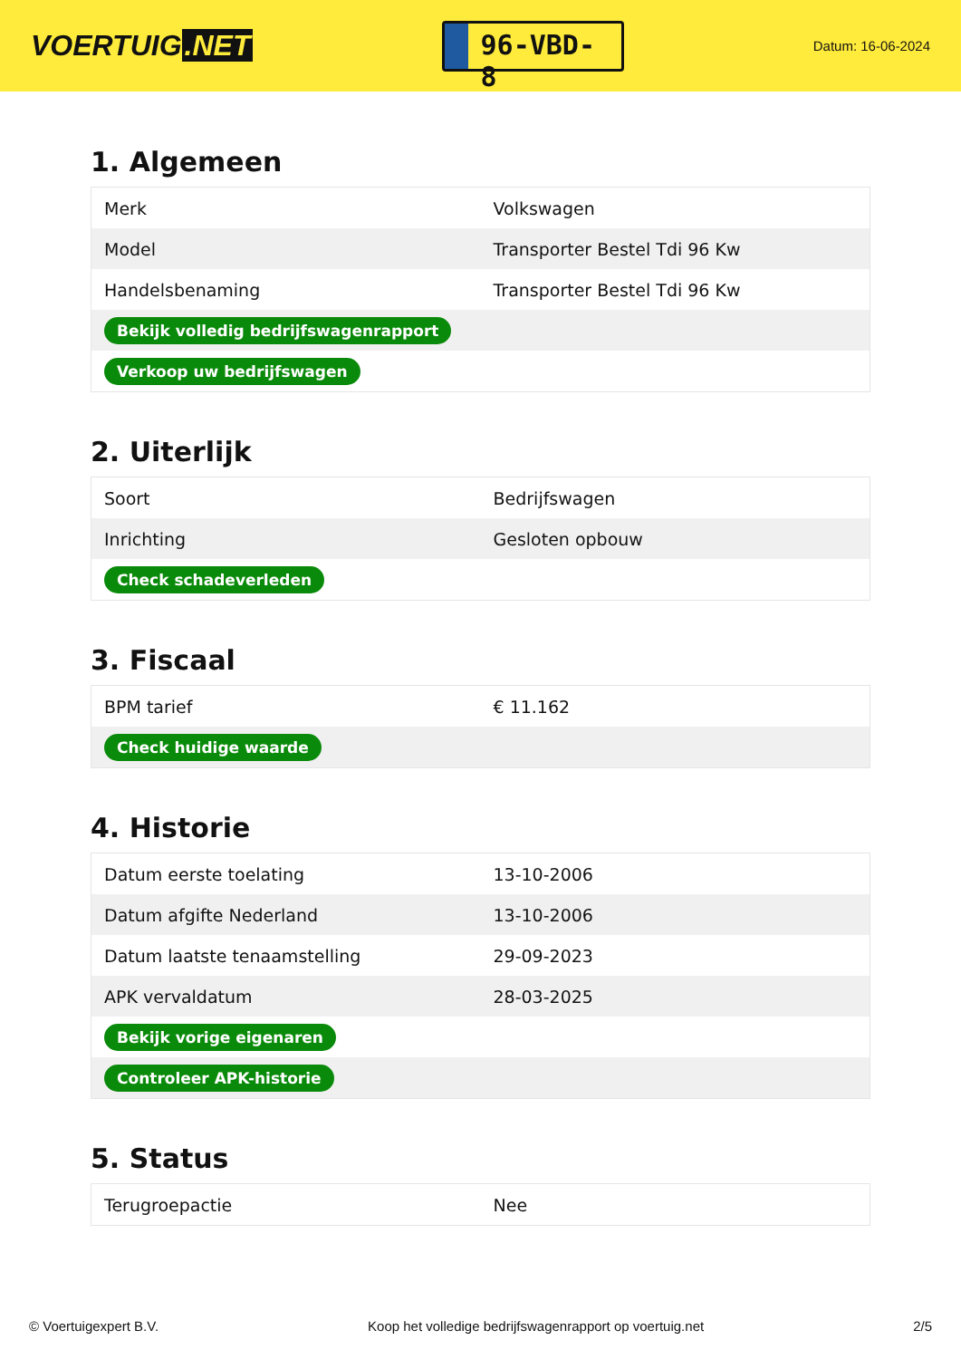VOERTUIG.NET
96-VBD-8
Datum: 16-06-2024
1. Algemeen
| Merk | Volkswagen |
| Model | Transporter Bestel Tdi 96 Kw |
| Handelsbenaming | Transporter Bestel Tdi 96 Kw |
| Bekijk volledig bedrijfswagenrapport | |
| Verkoop uw bedrijfswagen | |
2. Uiterlijk
| Soort | Bedrijfswagen |
| Inrichting | Gesloten opbouw |
| Check schadeverleden | |
3. Fiscaal
| BPM tarief | € 11.162 |
| Check huidige waarde | |
4. Historie
| Datum eerste toelating | 13-10-2006 |
| Datum afgifte Nederland | 13-10-2006 |
| Datum laatste tenaamstelling | 29-09-2023 |
| APK vervaldatum | 28-03-2025 |
| Bekijk vorige eigenaren | |
| Controleer APK-historie | |
5. Status
| Terugroepactie | Nee |
© Voertuigexpert B.V. Koop het volledige bedrijfswagenrapport op voertuig.net 2/5